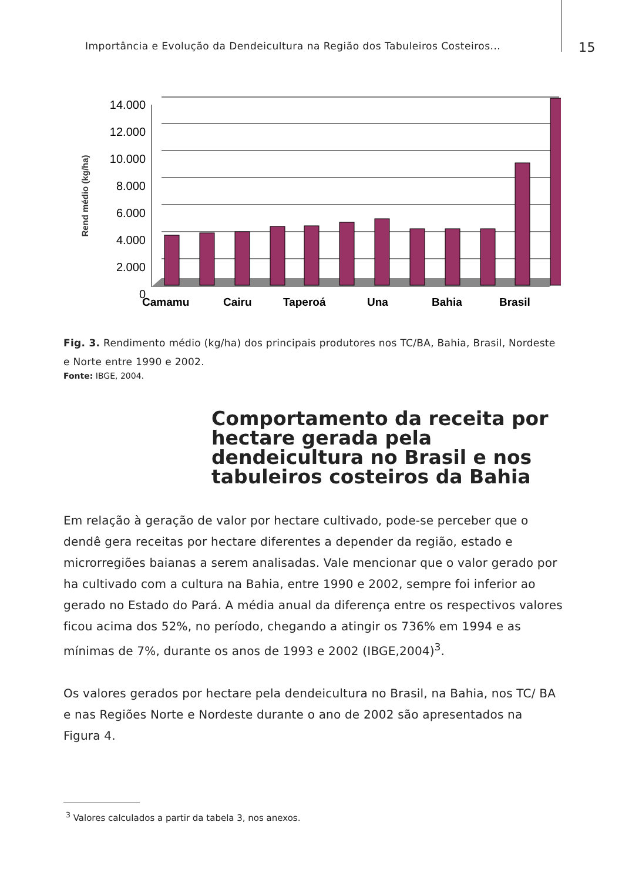Importância e Evolução da Dendeicultura na Região dos Tabuleiros Costeiros... 15
Rend médio (kg/ha)
14.000
12.000
10.000
8.000
6.000
4.000
2.000
0
Camamu
Cairu
Taperoá
Una
Bahia
Brasil
Fig. 3. Rendimento médio (kg/ha) dos principais produtores nos TC/BA, Bahia, Brasil, Nordeste e Norte entre 1990 e 2002.
Fonte: IBGE, 2004.
Comportamento da receita por hectare gerada pela dendeicultura no Brasil e nos tabuleiros costeiros da Bahia
Em relação à geração de valor por hectare cultivado, pode-se perceber que o dendê gera receitas por hectare diferentes a depender da região, estado e microrregiões baianas a serem analisadas. Vale mencionar que o valor gerado por ha cultivado com a cultura na Bahia, entre 1990 e 2002, sempre foi inferior ao gerado no Estado do Pará. A média anual da diferença entre os respectivos valores ficou acima dos 52%, no período, chegando a atingir os 736% em 1994 e as mínimas de 7%, durante os anos de 1993 e 2002 (IBGE,2004)<sup>3</sup>.
Os valores gerados por hectare pela dendeicultura no Brasil, na Bahia, nos TC/ BA e nas Regiões Norte e Nordeste durante o ano de 2002 são apresentados na Figura 4.
<sup>3</sup> Valores calculados a partir da tabela 3, nos anexos.